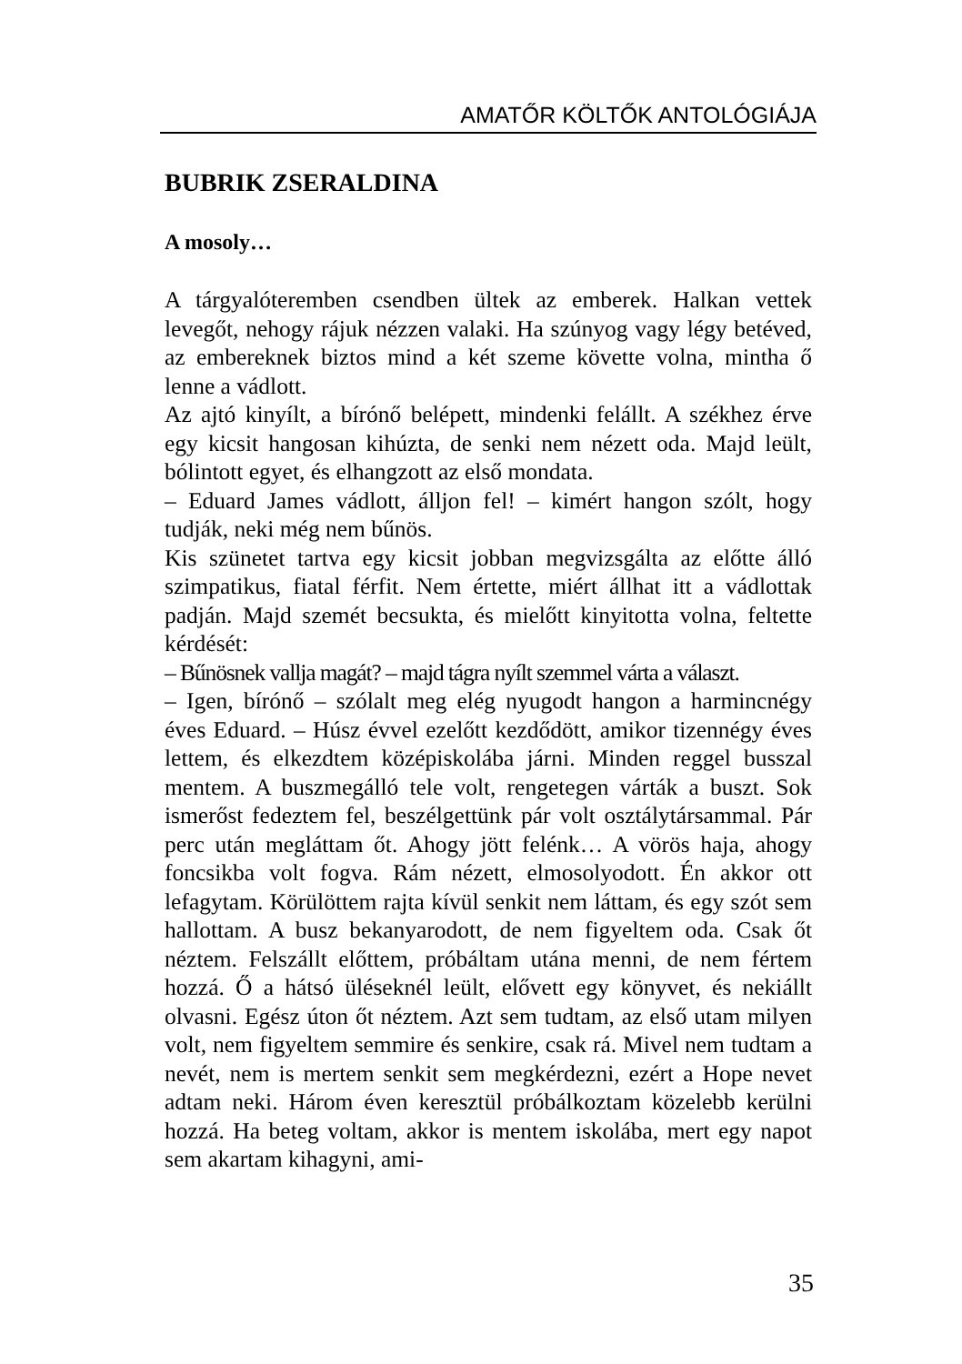AMATŐR KÖLTŐK ANTOLÓGIÁJA
BUBRIK ZSERALDINA
A mosoly…
A tárgyalóteremben csendben ültek az emberek. Halkan vettek levegőt, nehogy rájuk nézzen valaki. Ha szúnyog vagy légy betéved, az embereknek biztos mind a két szeme követte volna, mintha ő lenne a vádlott.
Az ajtó kinyílt, a bírónő belépett, mindenki felállt. A székhez érve egy kicsit hangosan kihúzta, de senki nem nézett oda. Majd leült, bólintott egyet, és elhangzott az első mondata.
– Eduard James vádlott, álljon fel! – kimért hangon szólt, hogy tudják, neki még nem bűnös.
Kis szünetet tartva egy kicsit jobban megvizsgálta az előtte álló szimpatikus, fiatal férfit. Nem értette, miért állhat itt a vádlottak padján. Majd szemét becsukta, és mielőtt kinyitotta volna, feltette kérdését:
– Bűnösnek vallja magát? – majd tágra nyílt szemmel várta a választ.
– Igen, bírónő – szólalt meg elég nyugodt hangon a harmincnégy éves Eduard. – Húsz évvel ezelőtt kezdődött, amikor tizennégy éves lettem, és elkezdtem középiskolába járni. Minden reggel busszal mentem. A buszmegálló tele volt, rengetegen várták a buszt. Sok ismerőst fedeztem fel, beszélgettünk pár volt osztálytársammal. Pár perc után megláttam őt. Ahogy jött felénk… A vörös haja, ahogy foncsikba volt fogva. Rám nézett, elmosolyodott. Én akkor ott lefagytam. Körülöttem rajta kívül senkit nem láttam, és egy szót sem hallottam. A busz bekanyarodott, de nem figyeltem oda. Csak őt néztem. Felszállt előttem, próbáltam utána menni, de nem fértem hozzá. Ő a hátsó üléseknél leült, elővett egy könyvet, és nekiállt olvasni. Egész úton őt néztem. Azt sem tudtam, az első utam milyen volt, nem figyeltem semmire és senkire, csak rá. Mivel nem tudtam a nevét, nem is mertem senkit sem megkérdezni, ezért a Hope nevet adtam neki. Három éven keresztül próbálkoztam közelebb kerülni hozzá. Ha beteg voltam, akkor is mentem iskolába, mert egy napot sem akartam kihagyni, ami-
35